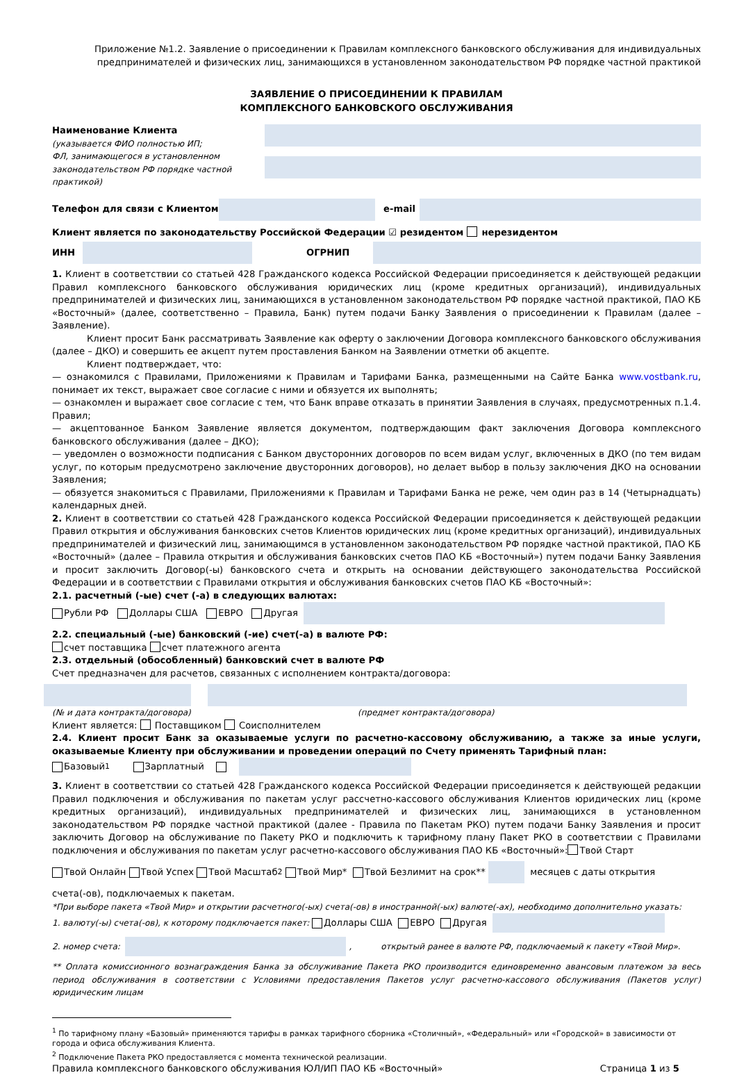Приложение №1.2. Заявление о присоединении к Правилам комплексного банковского обслуживания для индивидуальных предпринимателей и физических лиц, занимающихся в установленном законодательством РФ порядке частной практикой
ЗАЯВЛЕНИЕ О ПРИСОЕДИНЕНИИ К ПРАВИЛАМ
КОМПЛЕКСНОГО БАНКОВСКОГО ОБСЛУЖИВАНИЯ
Наименование Клиента
(указывается ФИО полностью ИП;
ФЛ, занимающегося в установленном
законодательством РФ порядке частной практикой)
Телефон для связи с Клиентом e-mail
Клиент является по законодательству Российской Федерации ☑ резидентом нерезидентом
ИНН ОГРНИП
1. Клиент в соответствии со статьей 428 Гражданского кодекса Российской Федерации присоединяется к действующей редакции Правил комплексного банковского обслуживания юридических лиц (кроме кредитных организаций), индивидуальных предпринимателей и физических лиц, занимающихся в установленном законодательством РФ порядке частной практикой, ПАО КБ «Восточный» (далее, соответственно – Правила, Банк) путем подачи Банку Заявления о присоединении к Правилам (далее – Заявление).
Клиент просит Банк рассматривать Заявление как оферту о заключении Договора комплексного банковского обслуживания (далее – ДКО) и совершить ее акцепт путем проставления Банком на Заявлении отметки об акцепте.
Клиент подтверждает, что:
— ознакомился с Правилами, Приложениями к Правилам и Тарифами Банка, размещенными на Сайте Банка www.vostbank.ru, понимает их текст, выражает свое согласие с ними и обязуется их выполнять;
— ознакомлен и выражает свое согласие с тем, что Банк вправе отказать в принятии Заявления в случаях, предусмотренных п.1.4. Правил;
— акцептованное Банком Заявление является документом, подтверждающим факт заключения Договора комплексного банковского обслуживания (далее – ДКО);
— уведомлен о возможности подписания с Банком двусторонних договоров по всем видам услуг, включенных в ДКО (по тем видам услуг, по которым предусмотрено заключение двусторонних договоров), но делает выбор в пользу заключения ДКО на основании Заявления;
— обязуется знакомиться с Правилами, Приложениями к Правилам и Тарифами Банка не реже, чем один раз в 14 (Четырнадцать) календарных дней.
2. Клиент в соответствии со статьей 428 Гражданского кодекса Российской Федерации присоединяется к действующей редакции Правил открытия и обслуживания банковских счетов Клиентов юридических лиц (кроме кредитных организаций), индивидуальных предпринимателей и физический лиц, занимающимся в установленном законодательством РФ порядке частной практикой, ПАО КБ «Восточный» (далее – Правила открытия и обслуживания банковских счетов ПАО КБ «Восточный») путем подачи Банку Заявления и просит заключить Договор(-ы) банковского счета и открыть на основании действующего законодательства Российской Федерации и в соответствии с Правилами открытия и обслуживания банковских счетов ПАО КБ «Восточный»:
2.1. расчетный (-ые) счет (-а) в следующих валютах:
Рубли РФ Доллары США ЕВРО Другая
2.2. специальный (-ые) банковский (-ие) счет(-а) в валюте РФ:
счет поставщика счет платежного агента
2.3. отдельный (обособленный) банковский счет в валюте РФ
Счет предназначен для расчетов, связанных с исполнением контракта/договора:
(№ и дата контракта/договора) (предмет контракта/договора)
Клиент является: Поставщиком Соисполнителем
2.4. Клиент просит Банк за оказываемые услуги по расчетно-кассовому обслуживанию, а также за иные услуги, оказываемые Клиенту при обслуживании и проведении операций по Счету применять Тарифный план:
Базовый<sup>1</sup> Зарплатный
3. Клиент в соответствии со статьей 428 Гражданского кодекса Российской Федерации присоединяется к действующей редакции Правил подключения и обслуживания по пакетам услуг рассчетно-кассового обслуживания Клиентов юридических лиц (кроме кредитных организаций), индивидуальных предпринимателей и физических лиц, занимающихся в установленном законодательством РФ порядке частной практикой (далее - Правила по Пакетам РКО) путем подачи Банку Заявления и просит заключить Договор на обслуживание по Пакету РКО и подключить к тарифному плану Пакет РКО в соответствии с Правилами подключения и обслуживания по пакетам услуг расчетно-кассового обслуживания ПАО КБ «Восточный»: Твой Старт
Твой Онлайн Твой Успех Твой Масштаб<sup>2</sup> Твой Мир* Твой Безлимит на срок** месяцев с даты открытия
счета(-ов), подключаемых к пакетам.
*При выборе пакета «Твой Мир» и открытии расчетного(-ых) счета(-ов) в иностранной(-ых) валюте(-ах), необходимо дополнительно указать:
1. валюту(-ы) счета(-ов), к которому подключается пакет: Доллары США ЕВРО Другая
2. номер счета: , открытый ранее в валюте РФ, подключаемый к пакету «Твой Мир».
** Оплата комиссионного вознаграждения Банка за обслуживание Пакета РКО производится единовременно авансовым платежом за весь период обслуживания в соответствии с Условиями предоставления Пакетов услуг расчетно-кассового обслуживания (Пакетов услуг) юридическим лицам
<sup>1</sup> По тарифному плану «Базовый» применяются тарифы в рамках тарифного сборника «Столичный», «Федеральный» или «Городской» в зависимости от города и офиса обслуживания Клиента.
<sup>2</sup> Подключение Пакета РКО предоставляется с момента технической реализации.
Правила комплексного банковского обслуживания ЮЛ/ИП ПАО КБ «Восточный» Страница 1 из 5